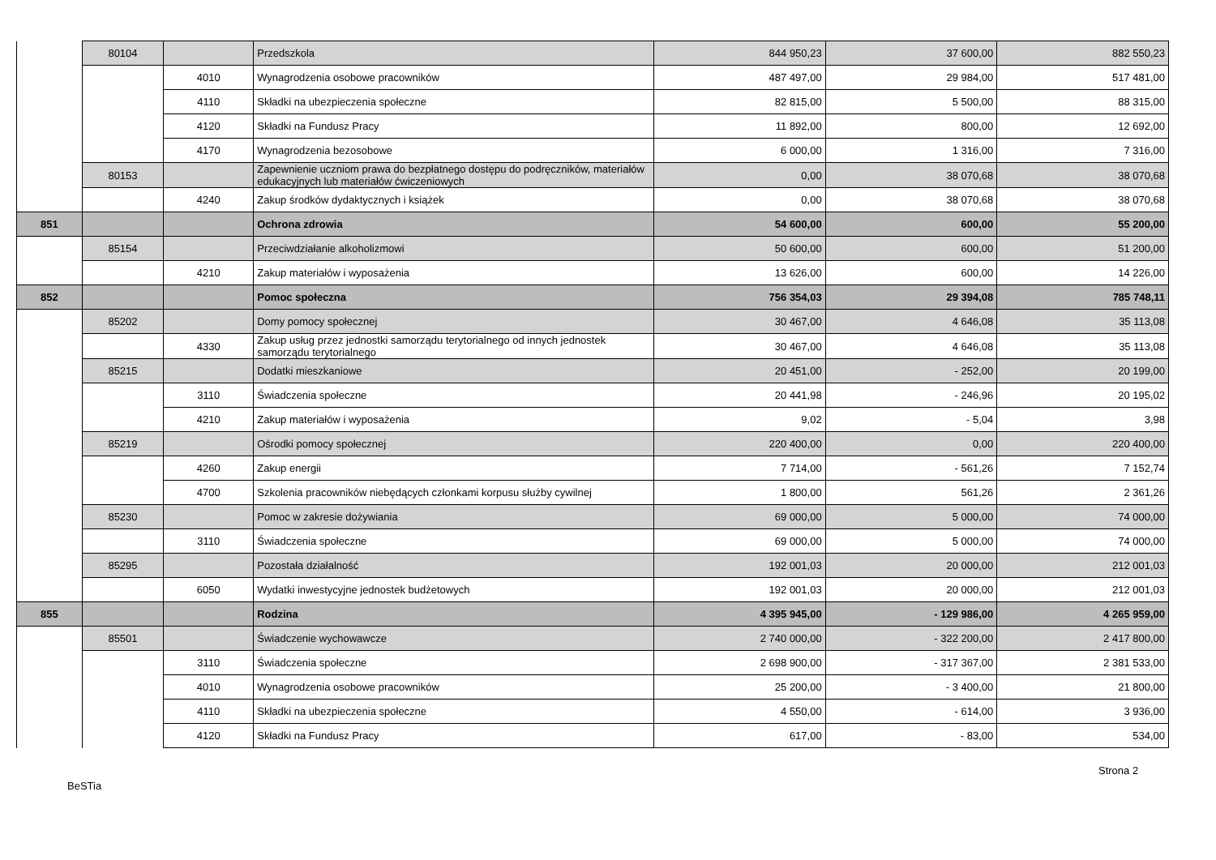| | 80104 | | Przedszkola | 844 950,23 | 37 600,00 | 882 550,23 |
| | | 4010 | Wynagrodzenia osobowe pracowników | 487 497,00 | 29 984,00 | 517 481,00 |
| | | 4110 | Składki na ubezpieczenia społeczne | 82 815,00 | 5 500,00 | 88 315,00 |
| | | 4120 | Składki na Fundusz Pracy | 11 892,00 | 800,00 | 12 692,00 |
| | | 4170 | Wynagrodzenia bezosobowe | 6 000,00 | 1 316,00 | 7 316,00 |
| | 80153 | | Zapewnienie uczniom prawa do bezpłatnego dostępu do podręczników, materiałów edukacyjnych lub materiałów ćwiczeniowych | 0,00 | 38 070,68 | 38 070,68 |
| | | 4240 | Zakup środków dydaktycznych i książek | 0,00 | 38 070,68 | 38 070,68 |
| 851 | | | Ochrona zdrowia | 54 600,00 | 600,00 | 55 200,00 |
| | 85154 | | Przeciwdziałanie alkoholizmowi | 50 600,00 | 600,00 | 51 200,00 |
| | | 4210 | Zakup materiałów i wyposażenia | 13 626,00 | 600,00 | 14 226,00 |
| 852 | | | Pomoc społeczna | 756 354,03 | 29 394,08 | 785 748,11 |
| | 85202 | | Domy pomocy społecznej | 30 467,00 | 4 646,08 | 35 113,08 |
| | | 4330 | Zakup usług przez jednostki samorządu terytorialnego od innych jednostek samorządu terytorialnego | 30 467,00 | 4 646,08 | 35 113,08 |
| | 85215 | | Dodatki mieszkaniowe | 20 451,00 | - 252,00 | 20 199,00 |
| | | 3110 | Świadczenia społeczne | 20 441,98 | - 246,96 | 20 195,02 |
| | | 4210 | Zakup materiałów i wyposażenia | 9,02 | - 5,04 | 3,98 |
| | 85219 | | Ośrodki pomocy społecznej | 220 400,00 | 0,00 | 220 400,00 |
| | | 4260 | Zakup energii | 7 714,00 | - 561,26 | 7 152,74 |
| | | 4700 | Szkolenia pracowników niebędących członkami korpusu służby cywilnej | 1 800,00 | 561,26 | 2 361,26 |
| | 85230 | | Pomoc w zakresie dożywiania | 69 000,00 | 5 000,00 | 74 000,00 |
| | | 3110 | Świadczenia społeczne | 69 000,00 | 5 000,00 | 74 000,00 |
| | 85295 | | Pozostała działalność | 192 001,03 | 20 000,00 | 212 001,03 |
| | | 6050 | Wydatki inwestycyjne jednostek budżetowych | 192 001,03 | 20 000,00 | 212 001,03 |
| 855 | | | Rodzina | 4 395 945,00 | - 129 986,00 | 4 265 959,00 |
| | 85501 | | Świadczenie wychowawcze | 2 740 000,00 | - 322 200,00 | 2 417 800,00 |
| | | 3110 | Świadczenia społeczne | 2 698 900,00 | - 317 367,00 | 2 381 533,00 |
| | | 4010 | Wynagrodzenia osobowe pracowników | 25 200,00 | - 3 400,00 | 21 800,00 |
| | | 4110 | Składki na ubezpieczenia społeczne | 4 550,00 | - 614,00 | 3 936,00 |
| | | 4120 | Składki na Fundusz Pracy | 617,00 | - 83,00 | 534,00 |
Strona 2
BeSTia